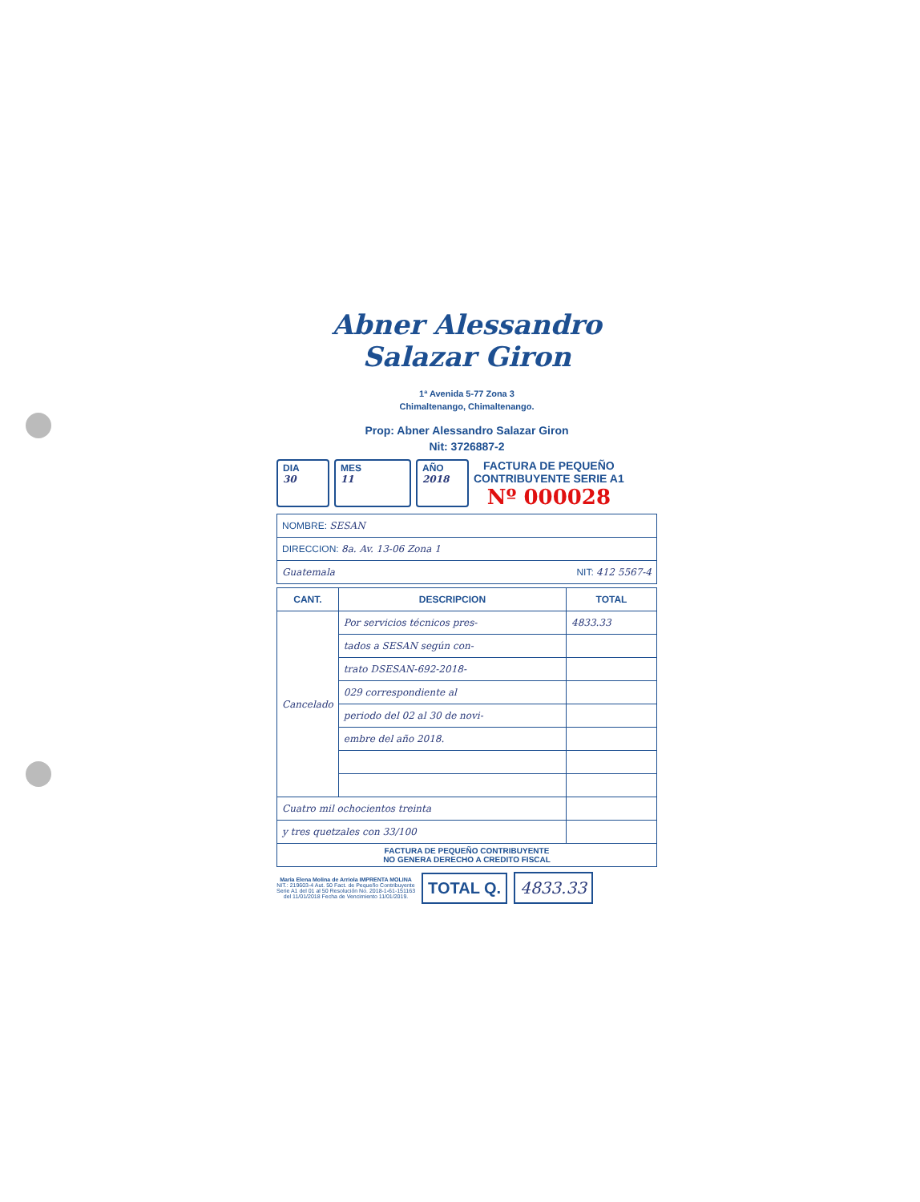Abner Alessandro Salazar Giron
1ª Avenida 5-77 Zona 3
Chimaltenango, Chimaltenango.
Prop: Abner Alessandro Salazar Giron
Nit: 3726887-2
DIA
30
MES
11
AÑO
2018
FACTURA DE PEQUEÑO
CONTRIBUYENTE SERIE A1
Nº 000028
| NOMBRE: SESAN |
| DIRECCION: 8a. Av. 13-06 Zona 1 |
| Guatemala NIT: 412 5567-4 |
| CANT. | DESCRIPCION | TOTAL |
| --- | --- | --- |
| Cancelado | Por servicios técnicos pres- | 4833.33 |
| | tados a SESAN según con- | |
| | trato DSESAN-692-2018- | |
| | 029 correspondiente al | |
| | periodo del 02 al 30 de novi- | |
| | embre del año 2018. | |
| Cuatro mil ochocientos treinta | | |
| y tres quetzales con 33/100 | | |
| FACTURA DE PEQUEÑO CONTRIBUYENTE NO GENERA DERECHO A CREDITO FISCAL | | |
Maria Elena Molina de Arriola IMPRENTA MOLINA
NIT.: 219603-4 Aut. 50 Fact. de Pequeño Contribuyente
Serie A1 del 01 al 50 Resolución No. 2018-1-61-151163
del 11/01/2018 Fecha de Vencimiento 11/01/2019.
TOTAL Q. 4833.33